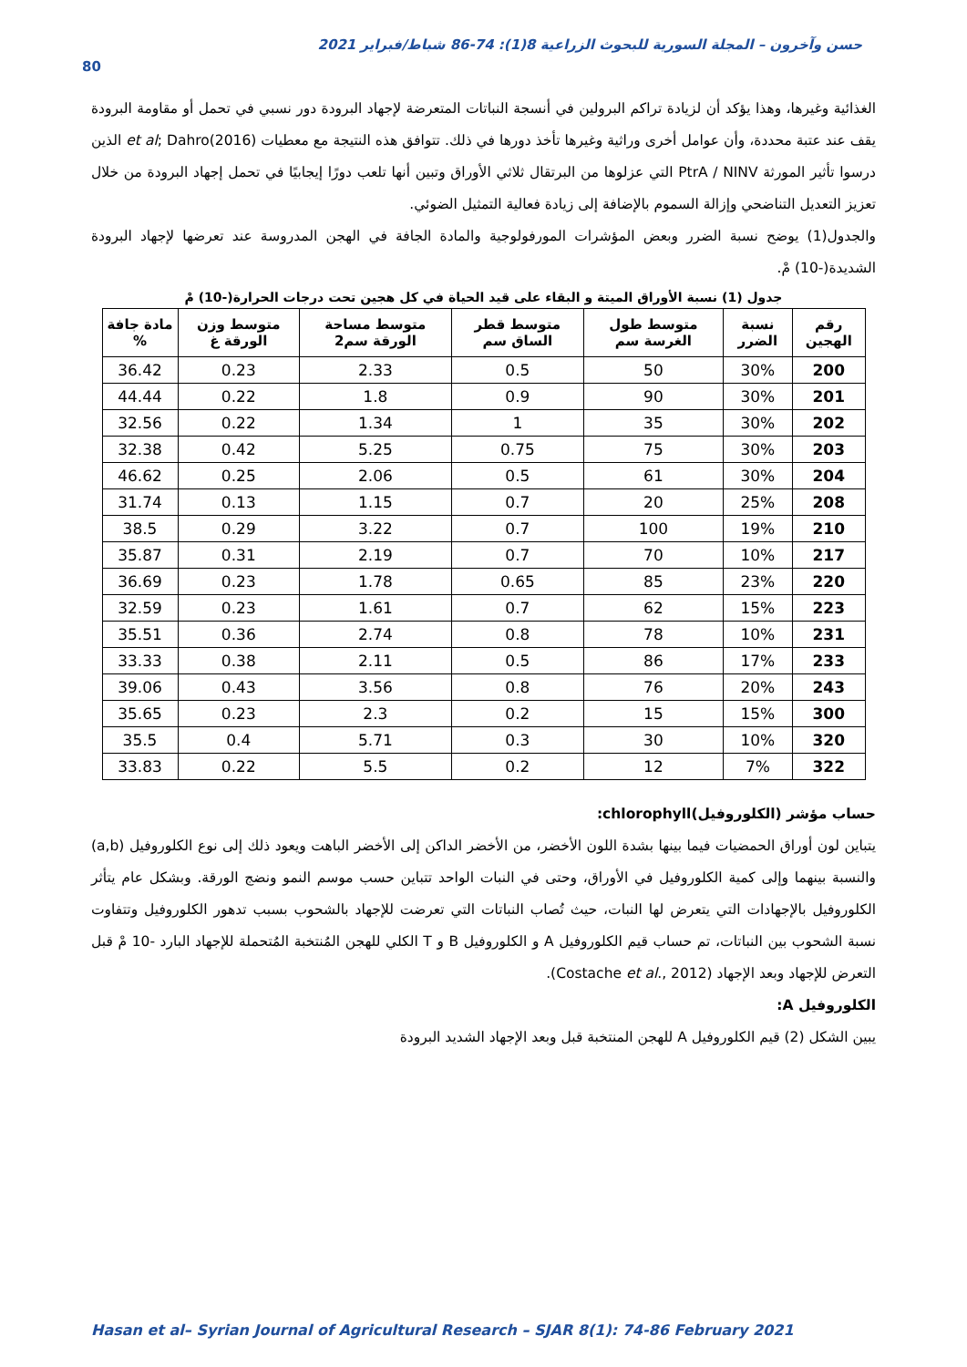حسن وآخرون – المجلة السورية للبحوث الزراعية 8(1): 74-86 شباط/فبراير 2021
80
الغذائية وغيرها، وهذا يؤكد أن لزيادة تراكم البرولين في أنسجة النباتات المتعرضة لإجهاد البرودة دور نسبي في تحمل أو مقاومة البرودة يقف عند عتبة محددة، وأن عوامل أخرى وراثية وغيرها تأخذ دورها في ذلك. تتوافق هذه النتيجة مع معطيات et al; Dahro(2016) الذين درسوا تأثير المورثة PtrA / NINV التي عزلوها من البرتقال ثلاثي الأوراق وتبين أنها تلعب دورًا إيجابيًا في تحمل إجهاد البرودة من خلال تعزيز التعديل التناضحي وإزالة السموم بالإضافة إلى زيادة فعالية التمثيل الضوئي.
والجدول(1) يوضح نسبة الضرر وبعض المؤشرات المورفولوجية والمادة الجافة في الهجن المدروسة عند تعرضها لإجهاد البرودة الشديدة(-10) مْ.
جدول (1) نسبة الأوراق الميتة و البقاء على قيد الحياة في كل هجين تحت درجات الحرارة(-10) مْ
| رقم الهجين | نسبة الضرر | متوسط طول الغرسة سم | متوسط قطر الساق سم | متوسط مساحة الورقة سم2 | متوسط وزن الورقة غ | مادة جافة % |
| --- | --- | --- | --- | --- | --- | --- |
| 200 | 30% | 50 | 0.5 | 2.33 | 0.23 | 36.42 |
| 201 | 30% | 90 | 0.9 | 1.8 | 0.22 | 44.44 |
| 202 | 30% | 35 | 1 | 1.34 | 0.22 | 32.56 |
| 203 | 30% | 75 | 0.75 | 5.25 | 0.42 | 32.38 |
| 204 | 30% | 61 | 0.5 | 2.06 | 0.25 | 46.62 |
| 208 | 25% | 20 | 0.7 | 1.15 | 0.13 | 31.74 |
| 210 | 19% | 100 | 0.7 | 3.22 | 0.29 | 38.5 |
| 217 | 10% | 70 | 0.7 | 2.19 | 0.31 | 35.87 |
| 220 | 23% | 85 | 0.65 | 1.78 | 0.23 | 36.69 |
| 223 | 15% | 62 | 0.7 | 1.61 | 0.23 | 32.59 |
| 231 | 10% | 78 | 0.8 | 2.74 | 0.36 | 35.51 |
| 233 | 17% | 86 | 0.5 | 2.11 | 0.38 | 33.33 |
| 243 | 20% | 76 | 0.8 | 3.56 | 0.43 | 39.06 |
| 300 | 15% | 15 | 0.2 | 2.3 | 0.23 | 35.65 |
| 320 | 10% | 30 | 0.3 | 5.71 | 0.4 | 35.5 |
| 322 | 7% | 12 | 0.2 | 5.5 | 0.22 | 33.83 |
حساب مؤشر (الكلوروفيل)chlorophyll:
يتباين لون أوراق الحمضيات فيما بينها بشدة اللون الأخضر، من الأخضر الداكن إلى الأخضر الباهت ويعود ذلك إلى نوع الكلوروفيل (a,b) والنسبة بينهما وإلى كمية الكلوروفيل في الأوراق، وحتى في النبات الواحد تتباين حسب موسم النمو ونضج الورقة. وبشكل عام يتأثر الكلوروفيل بالإجهادات التي يتعرض لها النبات، حيث تُصاب النباتات التي تعرضت للإجهاد بالشحوب بسبب تدهور الكلوروفيل وتتفاوت نسبة الشحوب بين النباتات، تم حساب قيم الكلوروفيل A و الكلوروفيل B و T الكلي للهجن المُنتخبة المُتحملة للإجهاد البارد -10 مْ قبل التعرض للإجهاد وبعد الإجهاد (Costache et al., 2012).
الكلوروفيل A:
يبين الشكل (2) قيم الكلوروفيل A للهجن المنتخبة قبل وبعد الإجهاد الشديد البرودة
Hasan et al– Syrian Journal of Agricultural Research – SJAR 8(1): 74-86 February 2021